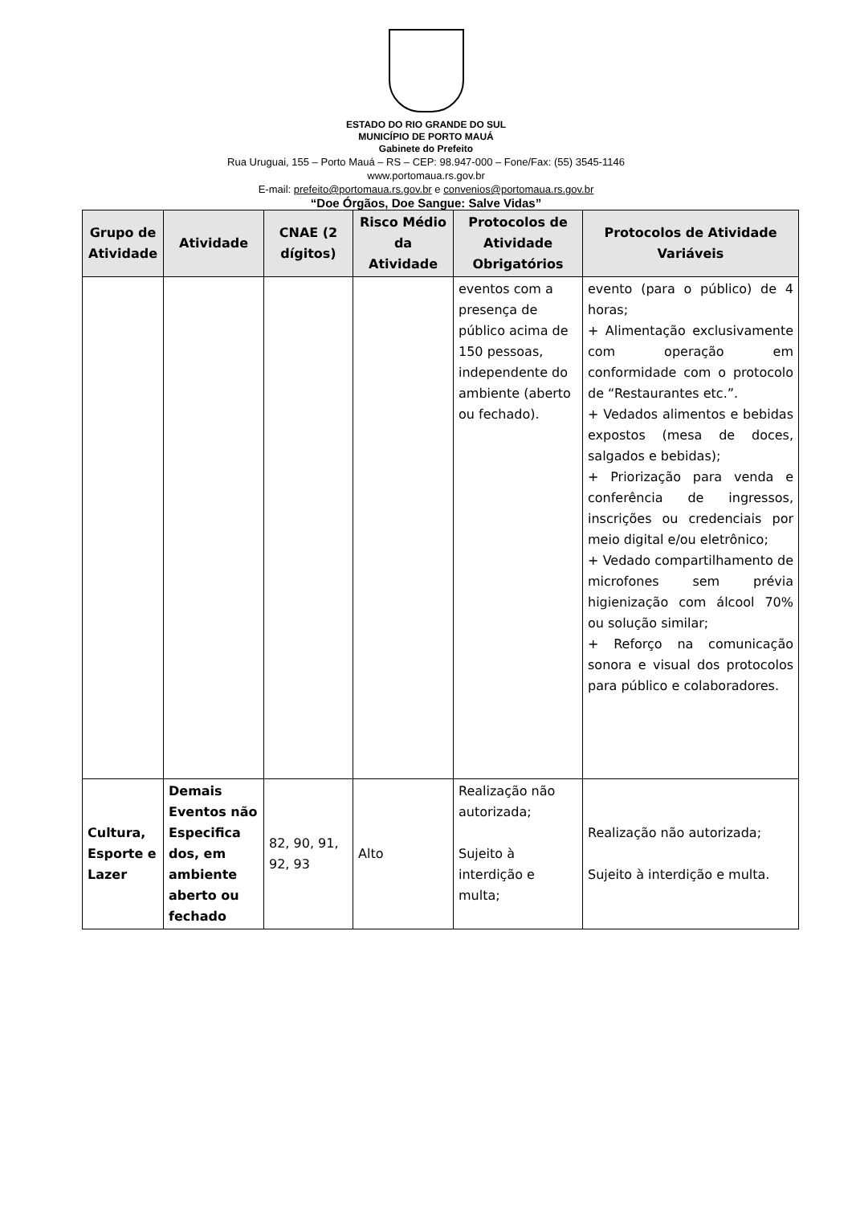ESTADO DO RIO GRANDE DO SUL
MUNICÍPIO DE PORTO MAUÁ
Gabinete do Prefeito
Rua Uruguai, 155 – Porto Mauá – RS – CEP: 98.947-000 – Fone/Fax: (55) 3545-1146
www.portomaua.rs.gov.br
E-mail: prefeito@portomaua.rs.gov.br e convenios@portomaua.rs.gov.br
“Doe Órgãos, Doe Sangue: Salve Vidas”
| Grupo de Atividade | Atividade | CNAE (2 dígitos) | Risco Médio da Atividade | Protocolos de Atividade Obrigatórios | Protocolos de Atividade Variáveis |
| --- | --- | --- | --- | --- | --- |
| | | | | eventos com a presença de público acima de 150 pessoas, independente do ambiente (aberto ou fechado). | evento (para o público) de 4 horas; + Alimentação exclusivamente com operação em conformidade com o protocolo de “Restaurantes etc.”. + Vedados alimentos e bebidas expostos (mesa de doces, salgados e bebidas); + Priorização para venda e conferência de ingressos, inscrições ou credenciais por meio digital e/ou eletrônico; + Vedado compartilhamento de microfones sem prévia higienização com álcool 70% ou solução similar; + Reforço na comunicação sonora e visual dos protocolos para público e colaboradores. |
| Cultura, Esporte e Lazer | Demais Eventos não Especifica dos, em ambiente aberto ou fechado | 82, 90, 91, 92, 93 | Alto | Realização não autorizada; Sujeito à interdição e multa; | Realização não autorizada; Sujeito à interdição e multa. |